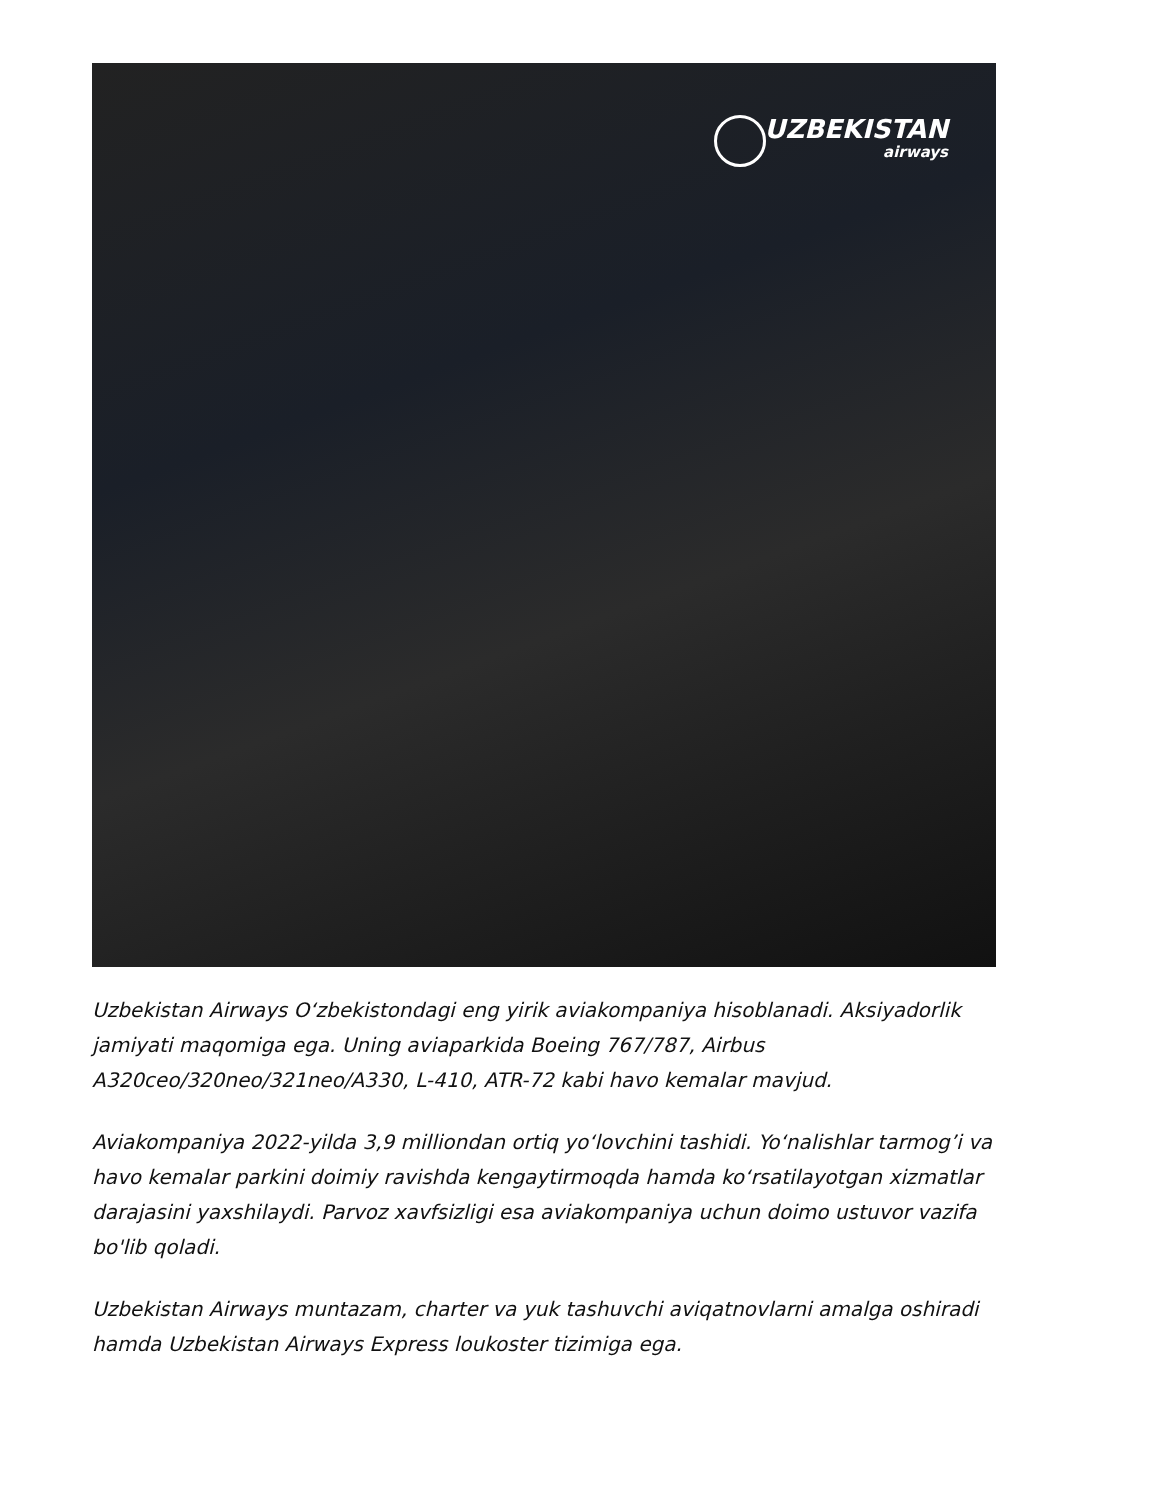UZBEKISTAN
airways
Uzbekistan Airways O‘zbekistondagi eng yirik aviakompaniya hisoblanadi. Aksiyadorlik jamiyati maqomiga ega. Uning aviaparkida Boeing 767/787, Airbus A320ceo/320neo/321neo/A330, L-410, ATR-72 kabi havo kemalar mavjud.
Aviakompaniya 2022-yilda 3,9 milliondan ortiq yo‘lovchini tashidi. Yo‘nalishlar tarmog’i va havo kemalar parkini doimiy ravishda kengaytirmoqda hamda ko‘rsatilayotgan xizmatlar darajasini yaxshilaydi. Parvoz xavfsizligi esa aviakompaniya uchun doimo ustuvor vazifa bo'lib qoladi.
Uzbekistan Airways muntazam, charter va yuk tashuvchi aviqatnovlarni amalga oshiradi hamda Uzbekistan Airways Express loukoster tizimiga ega.